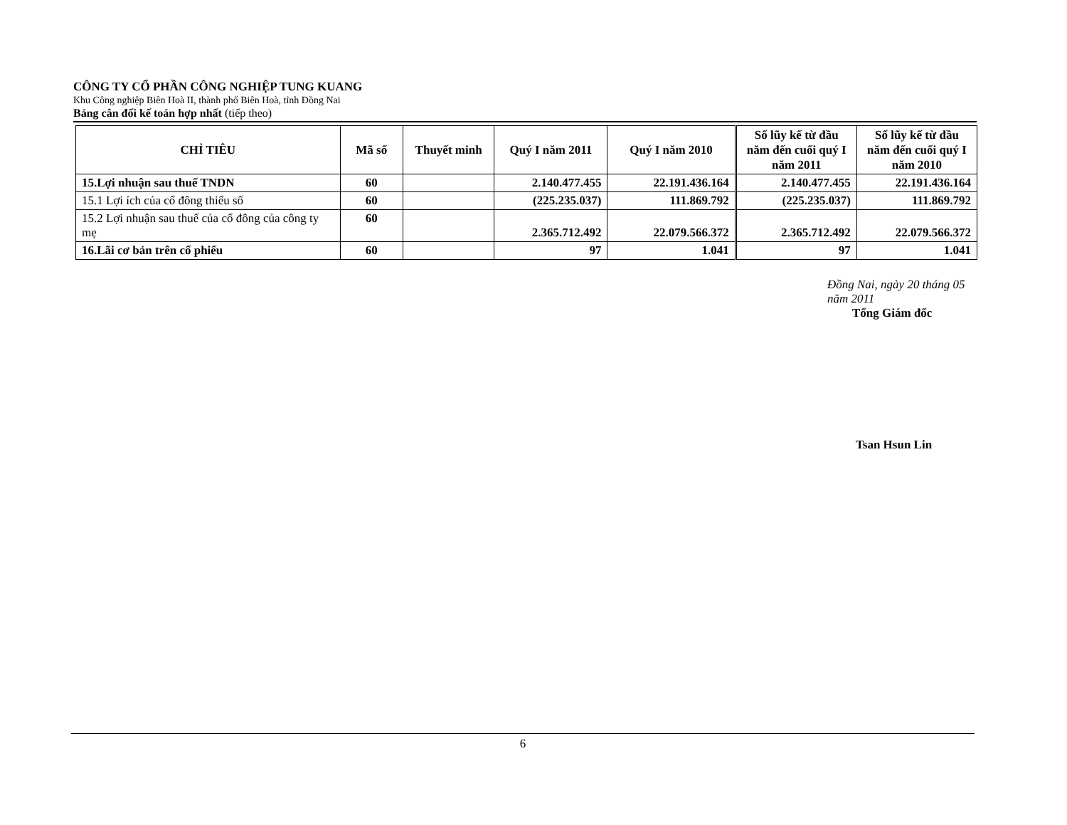CÔNG TY CỔ PHẦN CÔNG NGHIỆP TUNG KUANG
Khu Công nghiệp Biên Hoà II, thành phố Biên Hoà, tỉnh Đồng Nai
Bảng cân đối kế toán hợp nhất (tiếp theo)
| CHỈ TIÊU | Mã số | Thuyết minh | Quý I năm 2011 | Quý I năm 2010 | Số lũy kế từ đầu năm đến cuối quý I năm 2011 | Số lũy kế từ đầu năm đến cuối quý I năm 2010 |
| --- | --- | --- | --- | --- | --- | --- |
| 15.Lợi nhuận sau thuế TNDN | 60 | | 2.140.477.455 | 22.191.436.164 | 2.140.477.455 | 22.191.436.164 |
| 15.1 Lợi ích của cổ đông thiểu số | 60 | | (225.235.037) | 111.869.792 | (225.235.037) | 111.869.792 |
| 15.2 Lợi nhuận sau thuế của cổ đông của công ty mẹ | 60 | | 2.365.712.492 | 22.079.566.372 | 2.365.712.492 | 22.079.566.372 |
| 16.Lãi cơ bản trên cổ phiếu | 60 | | 97 | 1.041 | 97 | 1.041 |
Đồng Nai, ngày 20 tháng 05 năm 2011
Tổng Giám đốc
Tsan Hsun Lin
6